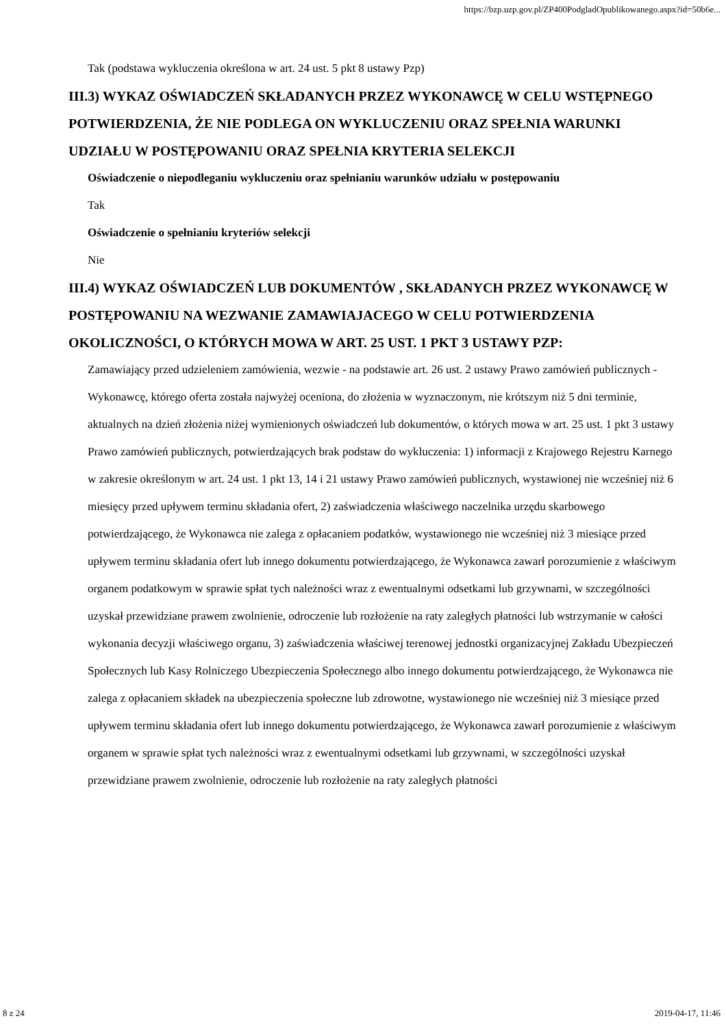https://bzp.uzp.gov.pl/ZP400PodgladOpublikowanego.aspx?id=50b6e...
Tak (podstawa wykluczenia określona w art. 24 ust. 5 pkt 8 ustawy Pzp)
III.3) WYKAZ OŚWIADCZEŃ SKŁADANYCH PRZEZ WYKONAWCĘ W CELU WSTĘPNEGO POTWIERDZENIA, ŻE NIE PODLEGA ON WYKLUCZENIU ORAZ SPEŁNIA WARUNKI UDZIAŁU W POSTĘPOWANIU ORAZ SPEŁNIA KRYTERIA SELEKCJI
Oświadczenie o niepodleganiu wykluczeniu oraz spełnianiu warunków udziału w postępowaniu
Tak
Oświadczenie o spełnianiu kryteriów selekcji
Nie
III.4) WYKAZ OŚWIADCZEŃ LUB DOKUMENTÓW , SKŁADANYCH PRZEZ WYKONAWCĘ W POSTĘPOWANIU NA WEZWANIE ZAMAWIAJACEGO W CELU POTWIERDZENIA OKOLICZNOŚCI, O KTÓRYCH MOWA W ART. 25 UST. 1 PKT 3 USTAWY PZP:
Zamawiający przed udzieleniem zamówienia, wezwie - na podstawie art. 26 ust. 2 ustawy Prawo zamówień publicznych - Wykonawcę, którego oferta została najwyżej oceniona, do złożenia w wyznaczonym, nie krótszym niż 5 dni terminie, aktualnych na dzień złożenia niżej wymienionych oświadczeń lub dokumentów, o których mowa w art. 25 ust. 1 pkt 3 ustawy Prawo zamówień publicznych, potwierdzających brak podstaw do wykluczenia: 1) informacji z Krajowego Rejestru Karnego w zakresie określonym w art. 24 ust. 1 pkt 13, 14 i 21 ustawy Prawo zamówień publicznych, wystawionej nie wcześniej niż 6 miesięcy przed upływem terminu składania ofert, 2) zaświadczenia właściwego naczelnika urzędu skarbowego potwierdzającego, że Wykonawca nie zalega z opłacaniem podatków, wystawionego nie wcześniej niż 3 miesiące przed upływem terminu składania ofert lub innego dokumentu potwierdzającego, że Wykonawca zawarł porozumienie z właściwym organem podatkowym w sprawie spłat tych należności wraz z ewentualnymi odsetkami lub grzywnami, w szczególności uzyskał przewidziane prawem zwolnienie, odroczenie lub rozłożenie na raty zaległych płatności lub wstrzymanie w całości wykonania decyzji właściwego organu, 3) zaświadczenia właściwej terenowej jednostki organizacyjnej Zakładu Ubezpieczeń Społecznych lub Kasy Rolniczego Ubezpieczenia Społecznego albo innego dokumentu potwierdzającego, że Wykonawca nie zalega z opłacaniem składek na ubezpieczenia społeczne lub zdrowotne, wystawionego nie wcześniej niż 3 miesiące przed upływem terminu składania ofert lub innego dokumentu potwierdzającego, że Wykonawca zawarł porozumienie z właściwym organem w sprawie spłat tych należności wraz z ewentualnymi odsetkami lub grzywnami, w szczególności uzyskał przewidziane prawem zwolnienie, odroczenie lub rozłożenie na raty zaległych płatności
8 z 24 2019-04-17, 11:46